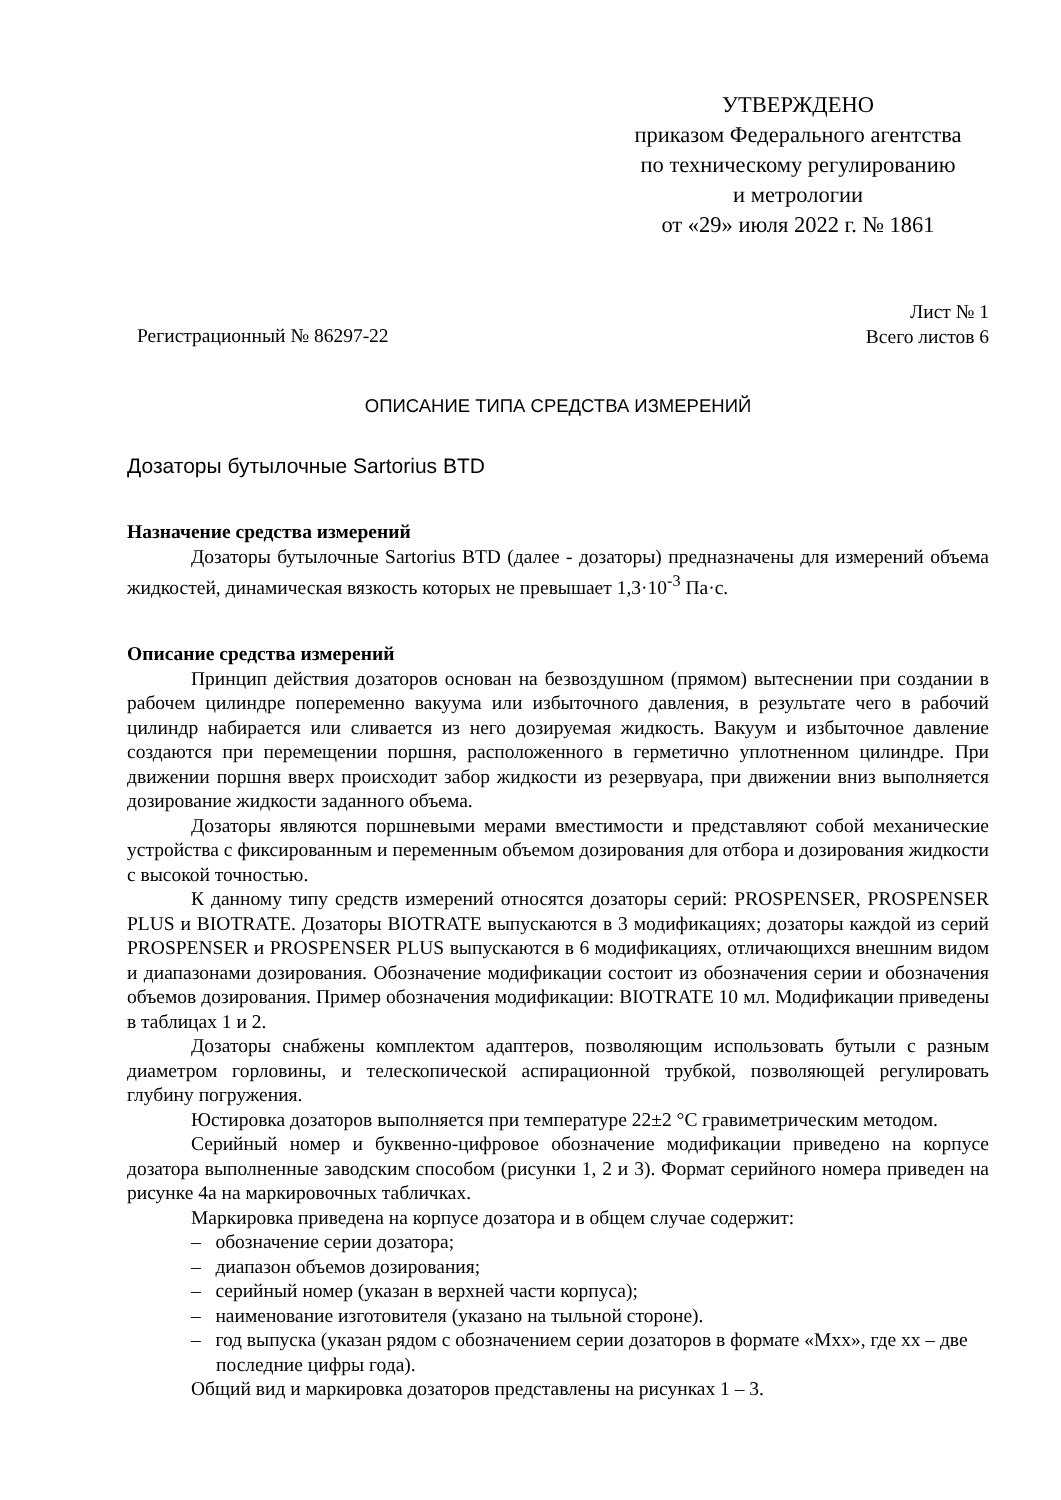УТВЕРЖДЕНО
приказом Федерального агентства
по техническому регулированию
и метрологии
от «29» июля 2022 г. № 1861
Регистрационный № 86297-22
Лист № 1
Всего листов 6
ОПИСАНИЕ ТИПА СРЕДСТВА ИЗМЕРЕНИЙ
Дозаторы бутылочные Sartorius BTD
Назначение средства измерений
Дозаторы бутылочные Sartorius BTD (далее - дозаторы) предназначены для измерений объема жидкостей, динамическая вязкость которых не превышает 1,3·10<sup>-3</sup> Па·с.
Описание средства измерений
Принцип действия дозаторов основан на безвоздушном (прямом) вытеснении при создании в рабочем цилиндре попеременно вакуума или избыточного давления, в результате чего в рабочий цилиндр набирается или сливается из него дозируемая жидкость. Вакуум и избыточное давление создаются при перемещении поршня, расположенного в герметично уплотненном цилиндре. При движении поршня вверх происходит забор жидкости из резервуара, при движении вниз выполняется дозирование жидкости заданного объема.
Дозаторы являются поршневыми мерами вместимости и представляют собой механические устройства с фиксированным и переменным объемом дозирования для отбора и дозирования жидкости с высокой точностью.
К данному типу средств измерений относятся дозаторы серий: PROSPENSER, PROSPENSER PLUS и BIOTRATE. Дозаторы BIOTRATE выпускаются в 3 модификациях; дозаторы каждой из серий PROSPENSER и PROSPENSER PLUS выпускаются в 6 модификациях, отличающихся внешним видом и диапазонами дозирования. Обозначение модификации состоит из обозначения серии и обозначения объемов дозирования. Пример обозначения модификации: BIOTRATE 10 мл. Модификации приведены в таблицах 1 и 2.
Дозаторы снабжены комплектом адаптеров, позволяющим использовать бутыли с разным диаметром горловины, и телескопической аспирационной трубкой, позволяющей регулировать глубину погружения.
Юстировка дозаторов выполняется при температуре 22±2 °С гравиметрическим методом.
Серийный номер и буквенно-цифровое обозначение модификации приведено на корпусе дозатора выполненные заводским способом (рисунки 1, 2 и 3). Формат серийного номера приведен на рисунке 4а на маркировочных табличках.
Маркировка приведена на корпусе дозатора и в общем случае содержит:
– обозначение серии дозатора;
– диапазон объемов дозирования;
– серийный номер (указан в верхней части корпуса);
– наименование изготовителя (указано на тыльной стороне).
– год выпуска (указан рядом с обозначением серии дозаторов в формате «Mxx», где xx – две последние цифры года).
Общий вид и маркировка дозаторов представлены на рисунках 1 – 3.